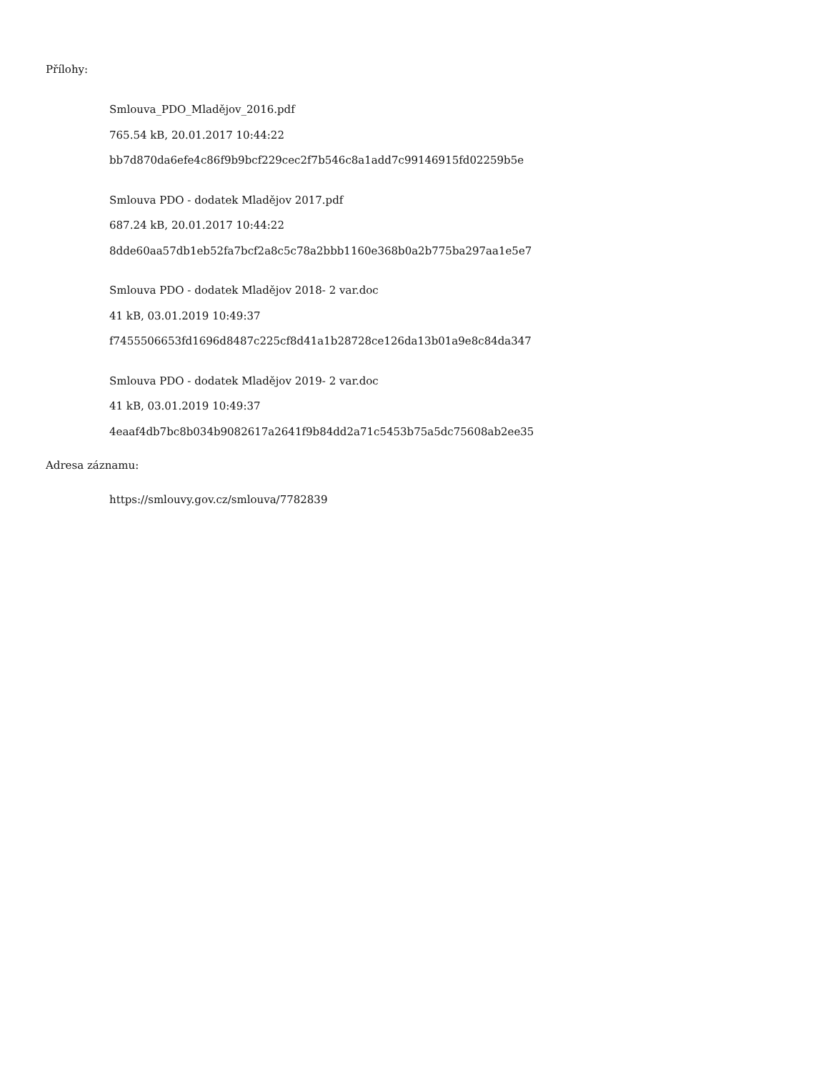Přílohy:
Smlouva_PDO_Mladějov_2016.pdf
765.54 kB, 20.01.2017 10:44:22
bb7d870da6efe4c86f9b9bcf229cec2f7b546c8a1add7c99146915fd02259b5e
Smlouva PDO - dodatek Mladějov 2017.pdf
687.24 kB, 20.01.2017 10:44:22
8dde60aa57db1eb52fa7bcf2a8c5c78a2bbb1160e368b0a2b775ba297aa1e5e7
Smlouva PDO - dodatek Mladějov 2018- 2 var.doc
41 kB, 03.01.2019 10:49:37
f7455506653fd1696d8487c225cf8d41a1b28728ce126da13b01a9e8c84da347
Smlouva PDO - dodatek Mladějov 2019- 2 var.doc
41 kB, 03.01.2019 10:49:37
4eaaf4db7bc8b034b9082617a2641f9b84dd2a71c5453b75a5dc75608ab2ee35
Adresa záznamu:
https://smlouvy.gov.cz/smlouva/7782839